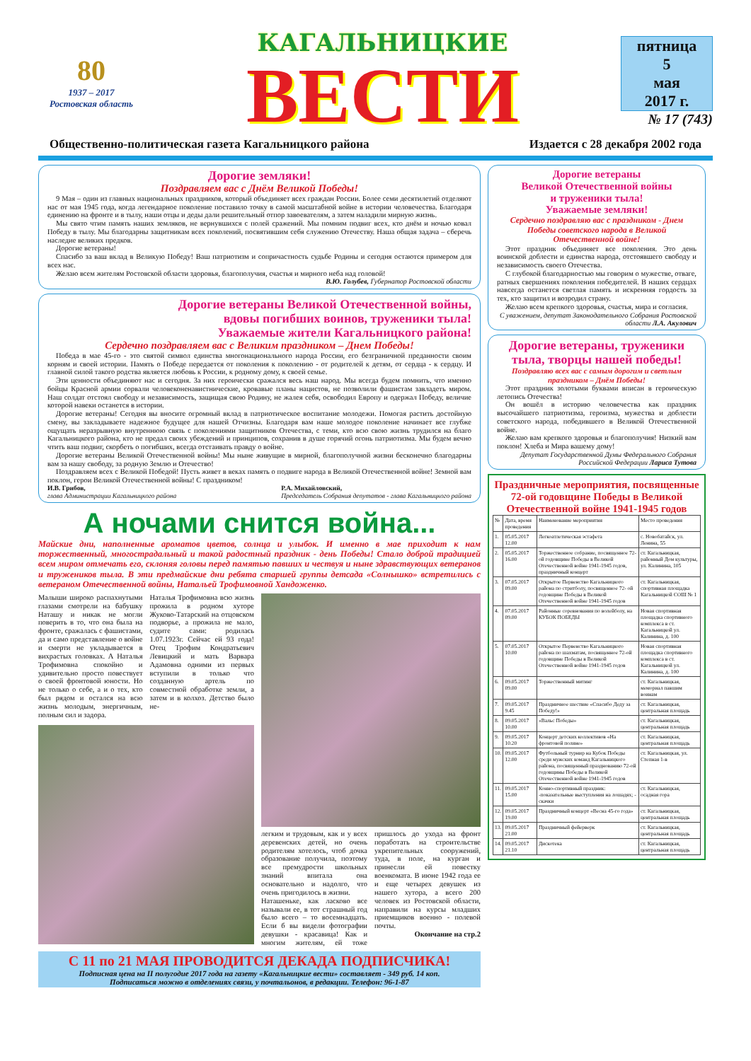80
1937 – 2017
Ростовская область
КАГАЛЬНИЦКИЕ
ВЕСТИ
пятница
5
мая
2017 г.
№ 17 (743)
Общественно-политическая газета Кагальницкого района Издается с 28 декабря 2002 года
Дорогие земляки!
Поздравляем вас с Днём Великой Победы!
9 Мая – один из главных национальных праздников, который объединяет всех граждан России. Более семи десятилетий отделяют нас от мая 1945 года, когда легендарное поколение поставило точку в самой масштабной войне в истории человечества. Благодаря единению на фронте и в тылу, наши отцы и деды дали решительный отпор завоевателям, а затем наладили мирную жизнь.
Мы свято чтим память наших земляков, не вернувшихся с полей сражений. Мы помним подвиг всех, кто днём и ночью ковал Победу в тылу. Мы благодарны защитникам всех поколений, посвятившим себя служению Отечеству. Наша общая задача – сберечь наследие великих предков.
Дорогие ветераны!
Спасибо за ваш вклад в Великую Победу! Ваш патриотизм и сопричастность судьбе Родины и сегодня остаются примером для всех нас.
Желаю всем жителям Ростовской области здоровья, благополучия, счастья и мирного неба над головой!
В.Ю. Голубев, Губернатор Ростовской области
Дорогие ветераны Великой Отечественной войны,
вдовы погибших воинов, труженики тыла!
Уважаемые жители Кагальницкого района!
Сердечно поздравляем вас с Великим праздником – Днем Победы!
Победа в мае 45-го - это святой символ единства многонационального народа России, его безграничной преданности своим корням и своей истории. Память о Победе передается от поколения к поколению - от родителей к детям, от сердца - к сердцу. И главной силой такого родства является любовь к России, к родному дому, к своей семье.
Эти ценности объединяют нас и сегодня. За них героически сражался весь наш народ. Мы всегда будем помнить, что именно бойцы Красной армии сорвали человеконенавистнические, кровавые планы нацистов, не позволили фашистам завладеть миром. Наш солдат отстоял свободу и независимость, защищая свою Родину, не жалея себя, освободил Европу и одержал Победу, величие которой навеки останется в истории.
Дорогие ветераны! Сегодня вы вносите огромный вклад в патриотическое воспитание молодежи. Помогая растить достойную смену, вы закладываете надежное будущее для нашей Отчизны. Благодаря вам наше молодое поколение начинает все глубже ощущать неразрывную внутреннюю связь с поколениями защитников Отечества, с теми, кто всю свою жизнь трудился на благо Кагальницкого района, кто не предал своих убеждений и принципов, сохранив в душе горячий огонь патриотизма. Мы будем вечно чтить ваш подвиг, скорбеть о погибших, всегда отстаивать правду о войне.
Дорогие ветераны Великой Отечественной войны! Мы ныне живущие в мирной, благополучной жизни бесконечно благодарны вам за нашу свободу, за родную Землю и Отечество!
Поздравляем всех с Великой Победой! Пусть живет в веках память о подвиге народа в Великой Отечественной войне! Земной вам поклон, герои Великой Отечественной войны! С праздником!
И.В. Грибов,
глава Администрации Кагальницкого района Р.А. Михайловский,
Председатель Собрания депутатов - глава Кагальницкого района
А ночами снится война...
Майские дни, наполненные ароматов цветов, солнца и улыбок. И именно в мае приходит к нам торжественный, многострадальный и такой радостный праздник - день Победы! Стало доброй традицией всем миром отмечать его, склоняя головы перед памятью павших и чествуя и ныне здравствующих ветеранов и тружеников тыла. В эти предмайские дни ребята старшей группы детсада «Солнышко» встретились с ветераном Отечественной войны, Натальей Трофимовной Хандоженко.
Малыши широко распахнутыми глазами смотрели на бабушку Наташу и никак не могли поверить в то, что она была на фронте, сражалась с фашистами, да и само представление о войне и смерти не укладывается в вихрастых головках. А Наталья Трофимовна спокойно и удивительно просто повествует о своей фронтовой юности. Но не только о себе, а и о тех, кто был рядом и остался на всю жизнь молодым, энергичным, полным сил и задора.
Наталья Трофимовна всю жизнь прожила в родном хуторе Жуково-Татарский на отцовском подворье, а прожила не мало, судите сами: родилась 1.07.1923г. Сейчас ей 93 года! Отец Трофим Кондратьевич Левицкий и мать Варвара Адамовна одними из первых вступили в только что созданную артель по совместной обработке земли, а затем и в колхоз. Детство было не-
легким и трудовым, как и у всех деревенских детей, но очень родителям хотелось, чтоб дочка образование получила, поэтому все премудрости школьных знаний впитала она основательно и надолго, что очень пригодилось в жизни.
Наташеньке, как ласково все называли ее, в тот страшный год было всего – то восемнадцать. Если б вы видели фотографии девушки - красавица! Как и многим жителям, ей тоже пришлось до ухода на фронт поработать на строительстве укрепительных сооружений, туда, в поле, на курган и принесли ей повестку военкомата. В июне 1942 года ее и еще четырех девушек из нашего хутора, а всего 200 человек из Ростовской области, направили на курсы младших приемщиков военно - полевой почты.
Окончание на стр.2
С 11 по 21 МАЯ ПРОВОДИТСЯ ДЕКАДА ПОДПИСЧИКА!
Подписная цена на II полугодие 2017 года на газету «Кагальницкие вести» составляет - 349 руб. 14 коп.
Подписаться можно в отделениях связи, у почтальонов, в редакции. Телефон: 96-1-87
Дорогие ветераны
Великой Отечественной войны
и труженики тыла!
Уважаемые земляки!
Сердечно поздравляю вас с праздником - Днем Победы советского народа в Великой Отечественной войне!
Этот праздник объединяет все поколения. Это день воинской доблести и единства народа, отстоявшего свободу и независимость своего Отечества.
С глубокой благодарностью мы говорим о мужестве, отваге, ратных свершениях поколения победителей. В наших сердцах навсегда останется светлая память и искренняя гордость за тех, кто защитил и возродил страну.
Желаю всем крепкого здоровья, счастья, мира и согласия.
С уважением, депутат Законодательного Собрания Ростовской области Л.А. Акулович
Дорогие ветераны, труженики тыла, творцы нашей победы!
Поздравляю всех вас с самым дорогим и светлым праздником – Днём Победы!
Этот праздник золотыми буквами вписан в героическую летопись Отечества!
Он вошёл в историю человечества как праздник высочайшего патриотизма, героизма, мужества и доблести советского народа, победившего в Великой Отечественной войне.
Желаю вам крепкого здоровья и благополучия! Низкий вам поклон! Хлеба и Мира вашему дому!
Депутат Государственной Думы Федерального Собрания Российской Федерации Лариса Тутова
Праздничные мероприятия, посвященные 72-ой годовщине Победы в Великой Отечественной войне 1941-1945 годов
| № | Дата, время проведения | Наименование мероприятия | Место проведения |
| --- | --- | --- | --- |
| 1. | 05.05.2017 12.00 | Легкоатлетическая эстафета | с. Новобатайск, ул. Ленина, 55 |
| 2. | 05.05.2017 16.00 | Торжественное собрание, посвященное 72-ой годовщине Победы в Великой Отечественной войне 1941-1945 годов, праздничный концерт | ст. Кагальницкая, районный Дом культуры, ул. Калинина, 105 |
| 3. | 07.05.2017 09.00 | Открытое Первенство Кагальницкого района по стритболу, посвященное 72- ой годовщине Победы в Великой Отечественной войне 1941-1945 годов | ст. Кагальницкая, спортивная площадка Кагальницкой СОШ № 1 |
| 4. | 07.05.2017 09.00 | Районные соревнования по волейболу, на КУБОК ПОБЕДЫ | Новая спортивная площадка спортивного комплекса в ст. Кагальницкой ул. Калинина, д. 100 |
| 5. | 07.05.2017 10.00 | Открытое Первенство Кагальницкого района по шахматам, посвященное 72-ой годовщине Победы в Великой Отечественной войне 1941-1945 годов | Новая спортивная площадка спортивного комплекса в ст. Кагальницкой ул. Калинина, д. 100 |
| 6. | 09.05.2017 09.00 | Торжественный митинг | ст. Кагальницкая, мемориал павшим воинам |
| 7. | 09.05.2017 9.45 | Праздничное шествие «Спасибо Деду за Победу!» | ст. Кагальницкая, центральная площадь |
| 8. | 09.05.2017 10.00 | «Вальс Победы» | ст. Кагальницкая, центральная площадь |
| 9. | 09.05.2017 10.20 | Концерт детских коллективов «На фронтовой поляне» | ст. Кагальницкая, центральная площадь |
| 10. | 09.05.2017 12.00 | Футбольный турнир на Кубок Победы среди мужских команд Кагальницкого района, посвященный празднованию 72-ой годовщины Победы в Великой Отечественной войне 1941-1945 годов | ст. Кагальницкая, ул. Степная 1-в |
| 11. | 09.05.2017 15.00 | Конно-спортивный праздник: -показательные выступления на лошадях; - скачки | ст. Кагальницкая, осадная гора |
| 12. | 09.05.2017 19.00 | Праздничный концерт «Весна 45-го года» | ст. Кагальницкая, центральная площадь |
| 13. | 09.05.2017 21.00 | Праздничный фейерверк | ст. Кагальницкая, центральная площадь |
| 14. | 09.05.2017 21.10 | Дискотека | ст. Кагальницкая, центральная площадь |